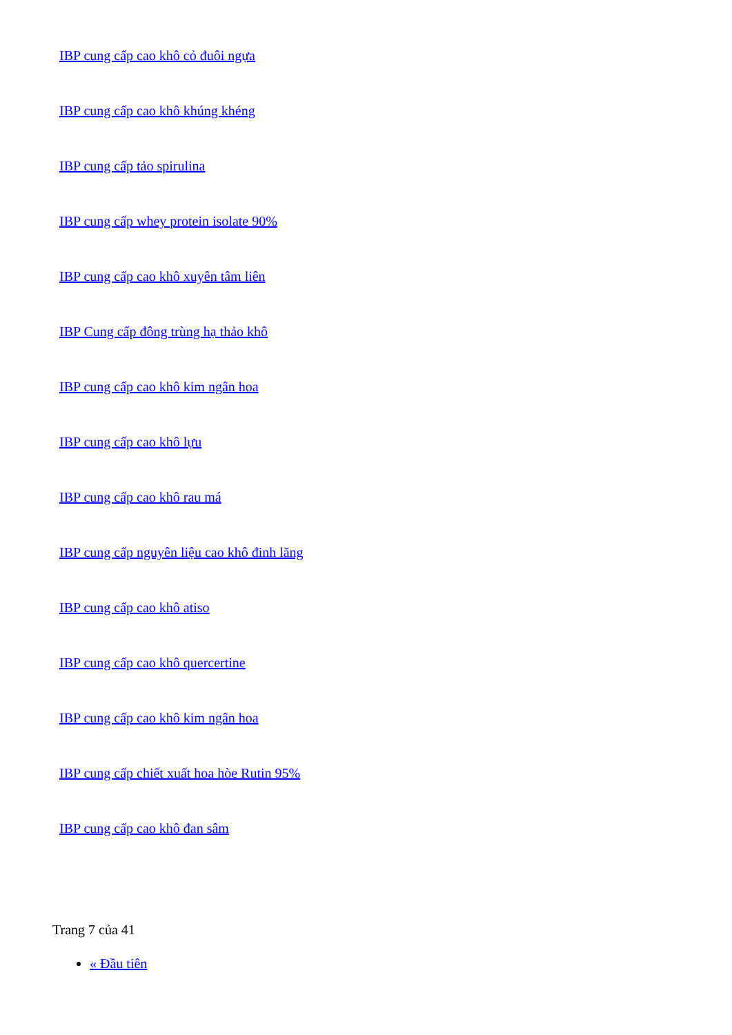IBP cung cấp cao khô cỏ đuôi ngựa
IBP cung cấp cao khô khúng khéng
IBP cung cấp tảo spirulina
IBP cung cấp whey protein isolate 90%
IBP cung cấp cao khô xuyên tâm liên
IBP Cung cấp đông trùng hạ thảo khô
IBP cung cấp cao khô kim ngân hoa
IBP cung cấp cao khô lựu
IBP cung cấp cao khô rau má
IBP cung cấp nguyên liệu cao khô đinh lăng
IBP cung cấp cao khô atiso
IBP cung cấp cao khô quercertine
IBP cung cấp cao khô kim ngân hoa
IBP cung cấp chiết xuất hoa hòe Rutin 95%
IBP cung cấp cao khô đan sâm
Trang 7 của 41
« Đầu tiên